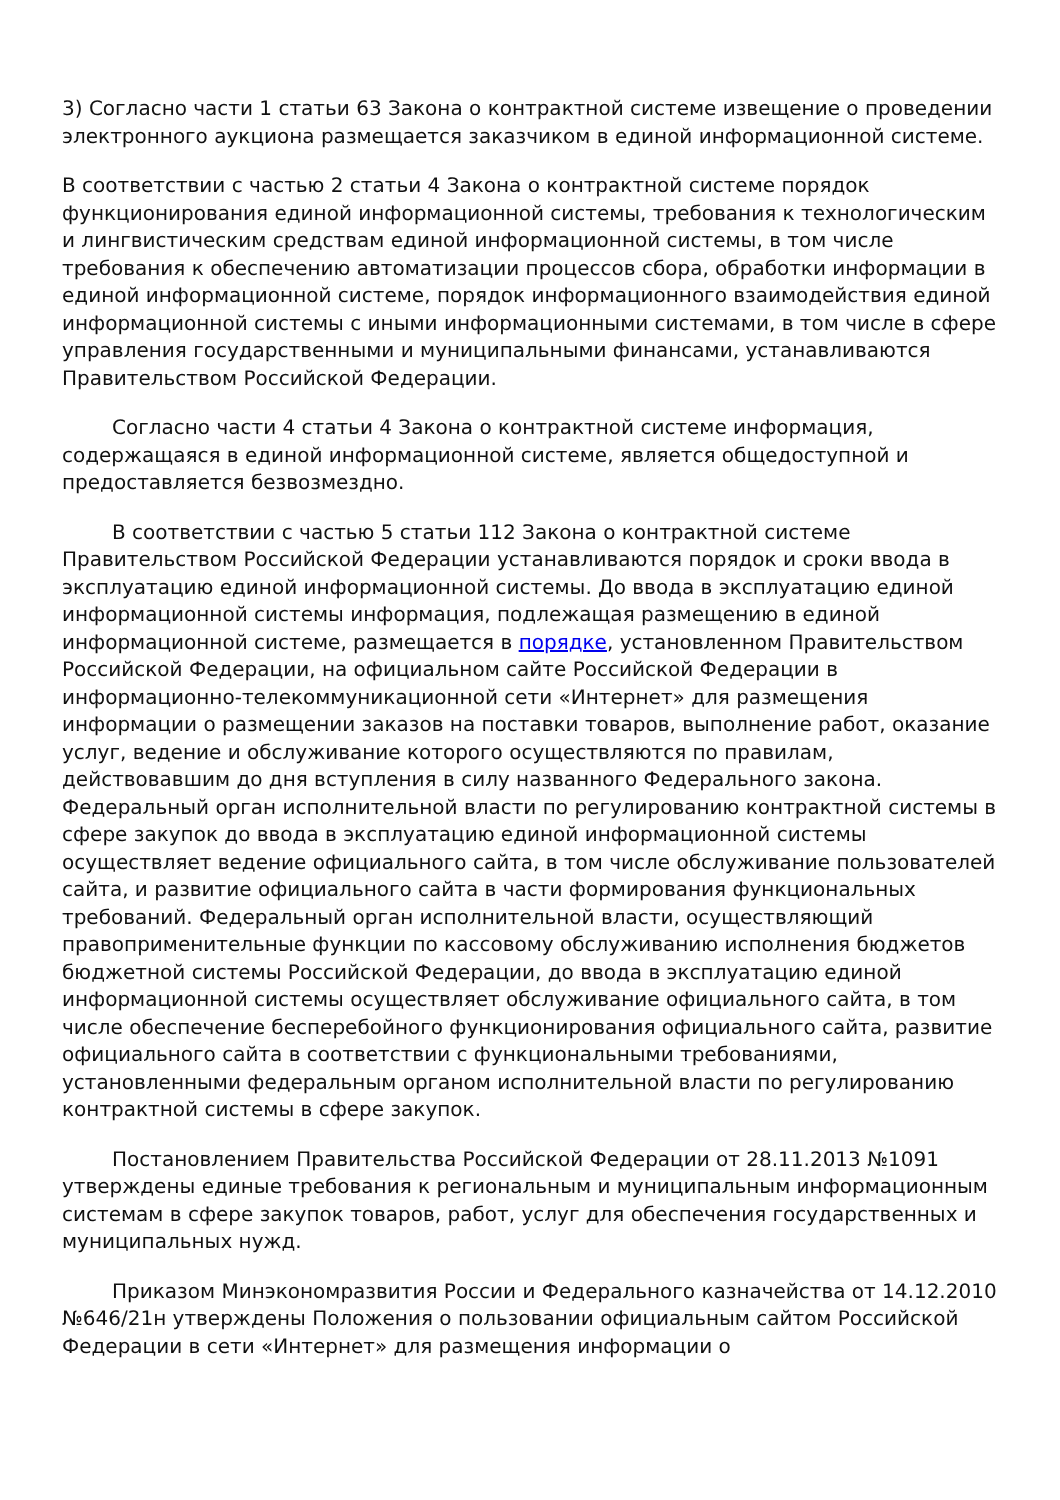3) Согласно части 1 статьи 63 Закона о контрактной системе извещение о проведении электронного аукциона размещается заказчиком в единой информационной системе.
В соответствии с частью 2 статьи 4 Закона о контрактной системе порядок функционирования единой информационной системы, требования к технологическим и лингвистическим средствам единой информационной системы, в том числе требования к обеспечению автоматизации процессов сбора, обработки информации в единой информационной системе, порядок информационного взаимодействия единой информационной системы с иными информационными системами, в том числе в сфере управления государственными и муниципальными финансами, устанавливаются Правительством Российской Федерации.
Согласно части 4 статьи 4 Закона о контрактной системе информация, содержащаяся в единой информационной системе, является общедоступной и предоставляется безвозмездно.
В соответствии с частью 5 статьи 112 Закона о контрактной системе Правительством Российской Федерации устанавливаются порядок и сроки ввода в эксплуатацию единой информационной системы. До ввода в эксплуатацию единой информационной системы информация, подлежащая размещению в единой информационной системе, размещается в порядке, установленном Правительством Российской Федерации, на официальном сайте Российской Федерации в информационно-телекоммуникационной сети «Интернет» для размещения информации о размещении заказов на поставки товаров, выполнение работ, оказание услуг, ведение и обслуживание которого осуществляются по правилам, действовавшим до дня вступления в силу названного Федерального закона. Федеральный орган исполнительной власти по регулированию контрактной системы в сфере закупок до ввода в эксплуатацию единой информационной системы осуществляет ведение официального сайта, в том числе обслуживание пользователей сайта, и развитие официального сайта в части формирования функциональных требований. Федеральный орган исполнительной власти, осуществляющий правоприменительные функции по кассовому обслуживанию исполнения бюджетов бюджетной системы Российской Федерации, до ввода в эксплуатацию единой информационной системы осуществляет обслуживание официального сайта, в том числе обеспечение бесперебойного функционирования официального сайта, развитие официального сайта в соответствии с функциональными требованиями, установленными федеральным органом исполнительной власти по регулированию контрактной системы в сфере закупок.
Постановлением Правительства Российской Федерации от 28.11.2013 №1091 утверждены единые требования к региональным и муниципальным информационным системам в сфере закупок товаров, работ, услуг для обеспечения государственных и муниципальных нужд.
Приказом Минэкономразвития России и Федерального казначейства от 14.12.2010 №646/21н утверждены Положения о пользовании официальным сайтом Российской Федерации в сети «Интернет» для размещения информации о